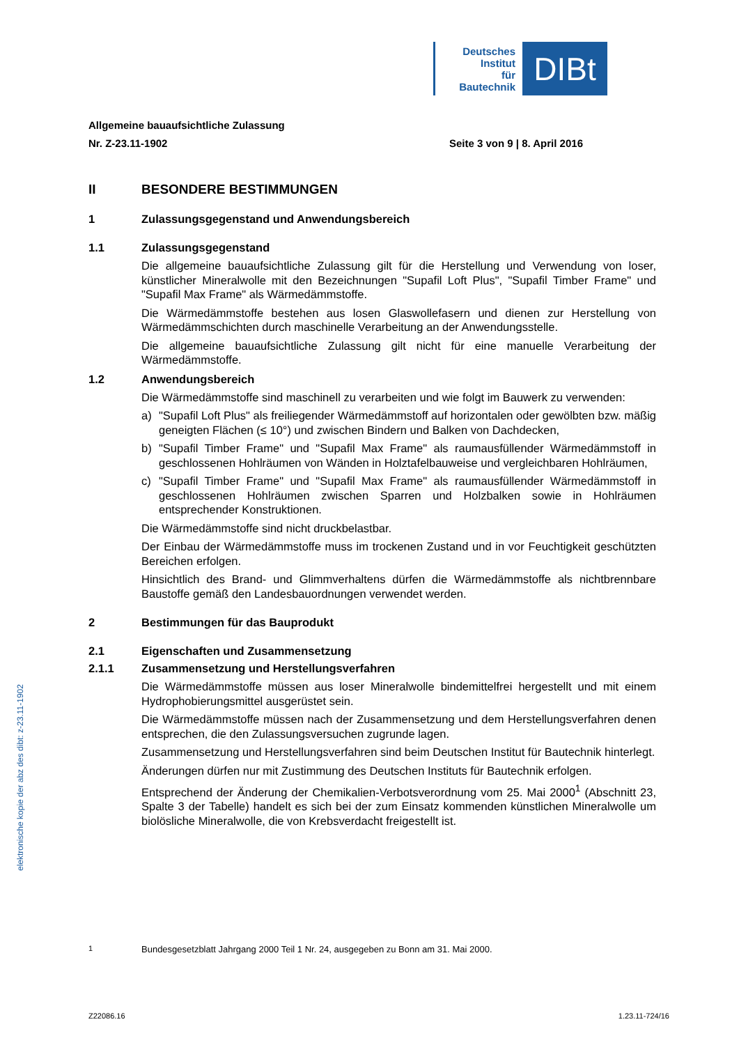Deutsches
Institut
für
Bautechnik
DIBt
elektronische kopie der abz des dibt: z-23.11-1902
Allgemeine bauaufsichtliche Zulassung
Nr. Z-23.11-1902 Seite 3 von 9 | 8. April 2016
II BESONDERE BESTIMMUNGEN
1 Zulassungsgegenstand und Anwendungsbereich
1.1 Zulassungsgegenstand
Die allgemeine bauaufsichtliche Zulassung gilt für die Herstellung und Verwendung von loser, künstlicher Mineralwolle mit den Bezeichnungen "Supafil Loft Plus", "Supafil Timber Frame" und "Supafil Max Frame" als Wärmedämmstoffe.
Die Wärmedämmstoffe bestehen aus losen Glaswollefasern und dienen zur Herstellung von Wärmedämmschichten durch maschinelle Verarbeitung an der Anwendungsstelle.
Die allgemeine bauaufsichtliche Zulassung gilt nicht für eine manuelle Verarbeitung der Wärmedämmstoffe.
1.2 Anwendungsbereich
Die Wärmedämmstoffe sind maschinell zu verarbeiten und wie folgt im Bauwerk zu verwenden:
a) "Supafil Loft Plus" als freiliegender Wärmedämmstoff auf horizontalen oder gewölbten bzw. mäßig geneigten Flächen (≤ 10°) und zwischen Bindern und Balken von Dachdecken,
b) "Supafil Timber Frame" und "Supafil Max Frame" als raumausfüllender Wärmedämmstoff in geschlossenen Hohlräumen von Wänden in Holztafelbauweise und vergleichbaren Hohlräumen,
c) "Supafil Timber Frame" und "Supafil Max Frame" als raumausfüllender Wärmedämmstoff in geschlossenen Hohlräumen zwischen Sparren und Holzbalken sowie in Hohlräumen entsprechender Konstruktionen.
Die Wärmedämmstoffe sind nicht druckbelastbar.
Der Einbau der Wärmedämmstoffe muss im trockenen Zustand und in vor Feuchtigkeit geschützten Bereichen erfolgen.
Hinsichtlich des Brand- und Glimmverhaltens dürfen die Wärmedämmstoffe als nichtbrennbare Baustoffe gemäß den Landesbauordnungen verwendet werden.
2 Bestimmungen für das Bauprodukt
2.1 Eigenschaften und Zusammensetzung
2.1.1 Zusammensetzung und Herstellungsverfahren
Die Wärmedämmstoffe müssen aus loser Mineralwolle bindemittelfrei hergestellt und mit einem Hydrophobierungsmittel ausgerüstet sein.
Die Wärmedämmstoffe müssen nach der Zusammensetzung und dem Herstellungsverfahren denen entsprechen, die den Zulassungsversuchen zugrunde lagen.
Zusammensetzung und Herstellungsverfahren sind beim Deutschen Institut für Bautechnik hinterlegt.
Änderungen dürfen nur mit Zustimmung des Deutschen Instituts für Bautechnik erfolgen.
Entsprechend der Änderung der Chemikalien-Verbotsverordnung vom 25. Mai 2000<sup>1</sup> (Abschnitt 23, Spalte 3 der Tabelle) handelt es sich bei der zum Einsatz kommenden künstlichen Mineralwolle um biolösliche Mineralwolle, die von Krebsverdacht freigestellt ist.
<sup>1</sup> Bundesgesetzblatt Jahrgang 2000 Teil 1 Nr. 24, ausgegeben zu Bonn am 31. Mai 2000.
Z22086.16 1.23.11-724/16